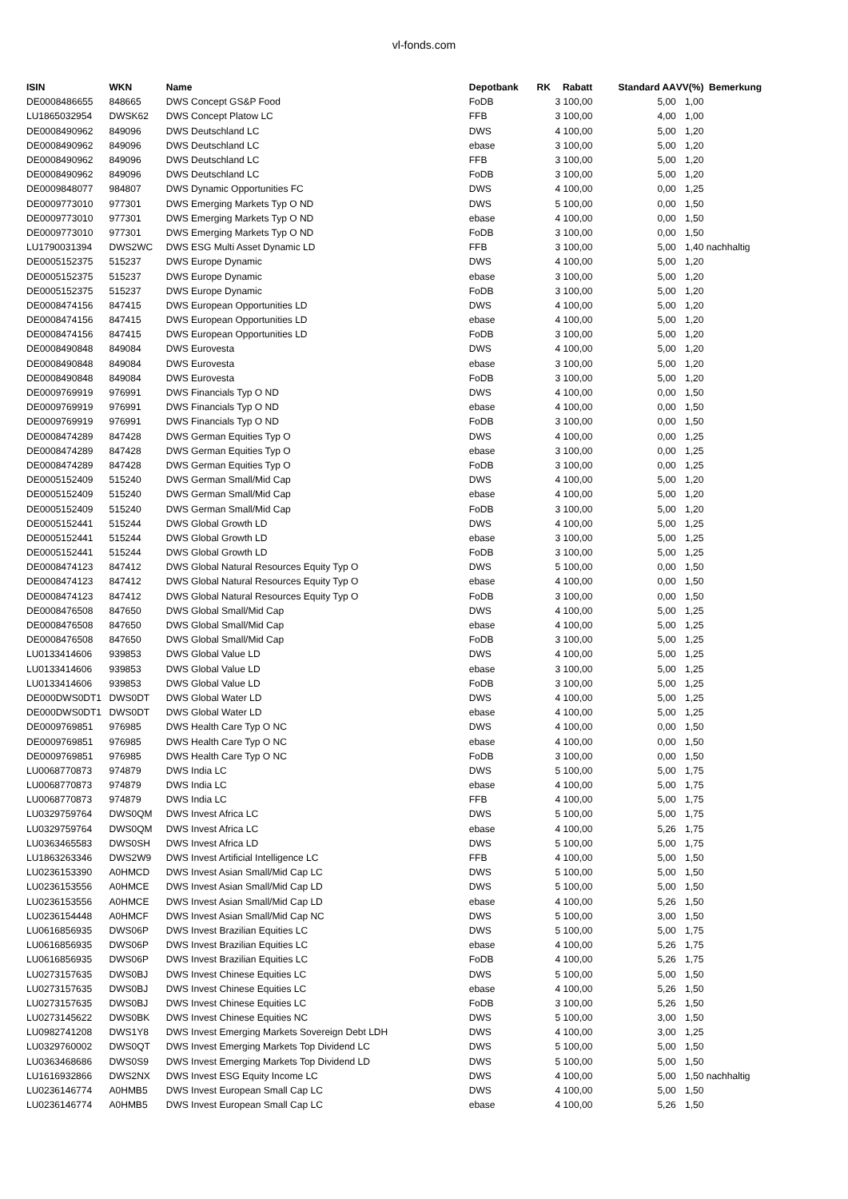vl-fonds.com
| ISIN | WKN | Name | Depotbank | RK | Rabatt | Standard AA | VV(%) | Bemerkung |
| --- | --- | --- | --- | --- | --- | --- | --- | --- |
| DE0008486655 | 848665 | DWS Concept GS&P Food | FoDB | | 3 100,00 | 5,00 | 1,00 | |
| LU1865032954 | DWSK62 | DWS Concept Platow LC | FFB | | 3 100,00 | 4,00 | 1,00 | |
| DE0008490962 | 849096 | DWS Deutschland LC | DWS | | 4 100,00 | 5,00 | 1,20 | |
| DE0008490962 | 849096 | DWS Deutschland LC | ebase | | 3 100,00 | 5,00 | 1,20 | |
| DE0008490962 | 849096 | DWS Deutschland LC | FFB | | 3 100,00 | 5,00 | 1,20 | |
| DE0008490962 | 849096 | DWS Deutschland LC | FoDB | | 3 100,00 | 5,00 | 1,20 | |
| DE0009848077 | 984807 | DWS Dynamic Opportunities FC | DWS | | 4 100,00 | 0,00 | 1,25 | |
| DE0009773010 | 977301 | DWS Emerging Markets Typ O ND | DWS | | 5 100,00 | 0,00 | 1,50 | |
| DE0009773010 | 977301 | DWS Emerging Markets Typ O ND | ebase | | 4 100,00 | 0,00 | 1,50 | |
| DE0009773010 | 977301 | DWS Emerging Markets Typ O ND | FoDB | | 3 100,00 | 0,00 | 1,50 | |
| LU1790031394 | DWS2WC | DWS ESG Multi Asset Dynamic LD | FFB | | 3 100,00 | 5,00 | 1,40 | nachhaltig |
| DE0005152375 | 515237 | DWS Europe Dynamic | DWS | | 4 100,00 | 5,00 | 1,20 | |
| DE0005152375 | 515237 | DWS Europe Dynamic | ebase | | 3 100,00 | 5,00 | 1,20 | |
| DE0005152375 | 515237 | DWS Europe Dynamic | FoDB | | 3 100,00 | 5,00 | 1,20 | |
| DE0008474156 | 847415 | DWS European Opportunities LD | DWS | | 4 100,00 | 5,00 | 1,20 | |
| DE0008474156 | 847415 | DWS European Opportunities LD | ebase | | 4 100,00 | 5,00 | 1,20 | |
| DE0008474156 | 847415 | DWS European Opportunities LD | FoDB | | 3 100,00 | 5,00 | 1,20 | |
| DE0008490848 | 849084 | DWS Eurovesta | DWS | | 4 100,00 | 5,00 | 1,20 | |
| DE0008490848 | 849084 | DWS Eurovesta | ebase | | 3 100,00 | 5,00 | 1,20 | |
| DE0008490848 | 849084 | DWS Eurovesta | FoDB | | 3 100,00 | 5,00 | 1,20 | |
| DE0009769919 | 976991 | DWS Financials Typ O ND | DWS | | 4 100,00 | 0,00 | 1,50 | |
| DE0009769919 | 976991 | DWS Financials Typ O ND | ebase | | 4 100,00 | 0,00 | 1,50 | |
| DE0009769919 | 976991 | DWS Financials Typ O ND | FoDB | | 3 100,00 | 0,00 | 1,50 | |
| DE0008474289 | 847428 | DWS German Equities Typ O | DWS | | 4 100,00 | 0,00 | 1,25 | |
| DE0008474289 | 847428 | DWS German Equities Typ O | ebase | | 3 100,00 | 0,00 | 1,25 | |
| DE0008474289 | 847428 | DWS German Equities Typ O | FoDB | | 3 100,00 | 0,00 | 1,25 | |
| DE0005152409 | 515240 | DWS German Small/Mid Cap | DWS | | 4 100,00 | 5,00 | 1,20 | |
| DE0005152409 | 515240 | DWS German Small/Mid Cap | ebase | | 4 100,00 | 5,00 | 1,20 | |
| DE0005152409 | 515240 | DWS German Small/Mid Cap | FoDB | | 3 100,00 | 5,00 | 1,20 | |
| DE0005152441 | 515244 | DWS Global Growth LD | DWS | | 4 100,00 | 5,00 | 1,25 | |
| DE0005152441 | 515244 | DWS Global Growth LD | ebase | | 3 100,00 | 5,00 | 1,25 | |
| DE0005152441 | 515244 | DWS Global Growth LD | FoDB | | 3 100,00 | 5,00 | 1,25 | |
| DE0008474123 | 847412 | DWS Global Natural Resources Equity Typ O | DWS | | 5 100,00 | 0,00 | 1,50 | |
| DE0008474123 | 847412 | DWS Global Natural Resources Equity Typ O | ebase | | 4 100,00 | 0,00 | 1,50 | |
| DE0008474123 | 847412 | DWS Global Natural Resources Equity Typ O | FoDB | | 3 100,00 | 0,00 | 1,50 | |
| DE0008476508 | 847650 | DWS Global Small/Mid Cap | DWS | | 4 100,00 | 5,00 | 1,25 | |
| DE0008476508 | 847650 | DWS Global Small/Mid Cap | ebase | | 4 100,00 | 5,00 | 1,25 | |
| DE0008476508 | 847650 | DWS Global Small/Mid Cap | FoDB | | 3 100,00 | 5,00 | 1,25 | |
| LU0133414606 | 939853 | DWS Global Value LD | DWS | | 4 100,00 | 5,00 | 1,25 | |
| LU0133414606 | 939853 | DWS Global Value LD | ebase | | 3 100,00 | 5,00 | 1,25 | |
| LU0133414606 | 939853 | DWS Global Value LD | FoDB | | 3 100,00 | 5,00 | 1,25 | |
| DE000DWS0DT1 | DWS0DT | DWS Global Water LD | DWS | | 4 100,00 | 5,00 | 1,25 | |
| DE000DWS0DT1 | DWS0DT | DWS Global Water LD | ebase | | 4 100,00 | 5,00 | 1,25 | |
| DE0009769851 | 976985 | DWS Health Care Typ O NC | DWS | | 4 100,00 | 0,00 | 1,50 | |
| DE0009769851 | 976985 | DWS Health Care Typ O NC | ebase | | 4 100,00 | 0,00 | 1,50 | |
| DE0009769851 | 976985 | DWS Health Care Typ O NC | FoDB | | 3 100,00 | 0,00 | 1,50 | |
| LU0068770873 | 974879 | DWS India LC | DWS | | 5 100,00 | 5,00 | 1,75 | |
| LU0068770873 | 974879 | DWS India LC | ebase | | 4 100,00 | 5,00 | 1,75 | |
| LU0068770873 | 974879 | DWS India LC | FFB | | 4 100,00 | 5,00 | 1,75 | |
| LU0329759764 | DWS0QM | DWS Invest Africa LC | DWS | | 5 100,00 | 5,00 | 1,75 | |
| LU0329759764 | DWS0QM | DWS Invest Africa LC | ebase | | 4 100,00 | 5,26 | 1,75 | |
| LU0363465583 | DWS0SH | DWS Invest Africa LD | DWS | | 5 100,00 | 5,00 | 1,75 | |
| LU1863263346 | DWS2W9 | DWS Invest Artificial Intelligence LC | FFB | | 4 100,00 | 5,00 | 1,50 | |
| LU0236153390 | A0HMCD | DWS Invest Asian Small/Mid Cap LC | DWS | | 5 100,00 | 5,00 | 1,50 | |
| LU0236153556 | A0HMCE | DWS Invest Asian Small/Mid Cap LD | DWS | | 5 100,00 | 5,00 | 1,50 | |
| LU0236153556 | A0HMCE | DWS Invest Asian Small/Mid Cap LD | ebase | | 4 100,00 | 5,26 | 1,50 | |
| LU0236154448 | A0HMCF | DWS Invest Asian Small/Mid Cap NC | DWS | | 5 100,00 | 3,00 | 1,50 | |
| LU0616856935 | DWS06P | DWS Invest Brazilian Equities LC | DWS | | 5 100,00 | 5,00 | 1,75 | |
| LU0616856935 | DWS06P | DWS Invest Brazilian Equities LC | ebase | | 4 100,00 | 5,26 | 1,75 | |
| LU0616856935 | DWS06P | DWS Invest Brazilian Equities LC | FoDB | | 4 100,00 | 5,26 | 1,75 | |
| LU0273157635 | DWS0BJ | DWS Invest Chinese Equities LC | DWS | | 5 100,00 | 5,00 | 1,50 | |
| LU0273157635 | DWS0BJ | DWS Invest Chinese Equities LC | ebase | | 4 100,00 | 5,26 | 1,50 | |
| LU0273157635 | DWS0BJ | DWS Invest Chinese Equities LC | FoDB | | 3 100,00 | 5,26 | 1,50 | |
| LU0273145622 | DWS0BK | DWS Invest Chinese Equities NC | DWS | | 5 100,00 | 3,00 | 1,50 | |
| LU0982741208 | DWS1Y8 | DWS Invest Emerging Markets Sovereign Debt LDH | DWS | | 4 100,00 | 3,00 | 1,25 | |
| LU0329760002 | DWS0QT | DWS Invest Emerging Markets Top Dividend LC | DWS | | 5 100,00 | 5,00 | 1,50 | |
| LU0363468686 | DWS0S9 | DWS Invest Emerging Markets Top Dividend LD | DWS | | 5 100,00 | 5,00 | 1,50 | |
| LU1616932866 | DWS2NX | DWS Invest ESG Equity Income LC | DWS | | 4 100,00 | 5,00 | 1,50 | nachhaltig |
| LU0236146774 | A0HMB5 | DWS Invest European Small Cap LC | DWS | | 4 100,00 | 5,00 | 1,50 | |
| LU0236146774 | A0HMB5 | DWS Invest European Small Cap LC | ebase | | 4 100,00 | 5,26 | 1,50 | |